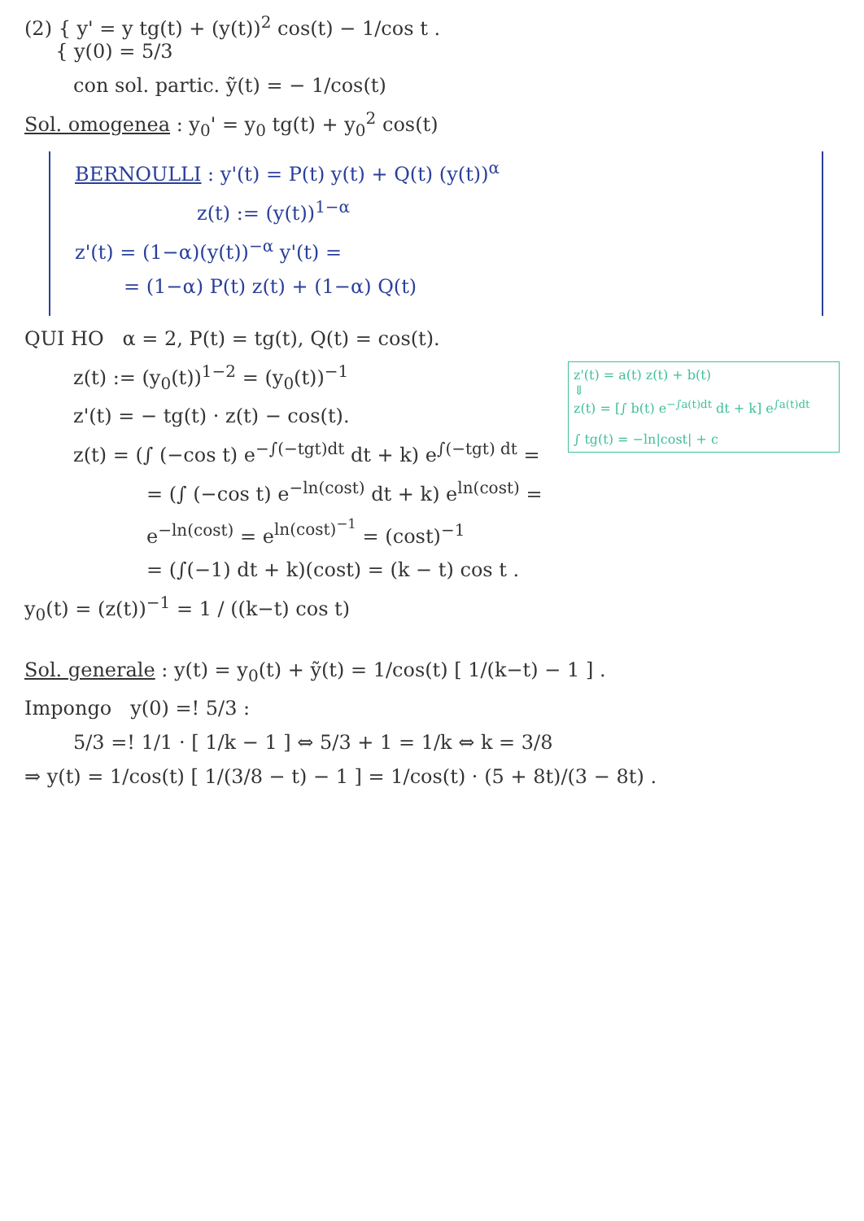(2) { y' = y tg(t) + (y(t))<sup>2</sup> cos(t) − 1/cos t .
{ y(0) = 5/3
con sol. partic. ỹ(t) = − 1/cos(t)
Sol. omogenea : y<sub>0</sub>' = y<sub>0</sub> tg(t) + y<sub>0</sub><sup>2</sup> cos(t)
BERNOULLI : y'(t) = P(t) y(t) + Q(t) (y(t))<sup>α</sup>
z(t) := (y(t))<sup>1−α</sup>
z'(t) = (1−α)(y(t))<sup>−α</sup> y'(t) =
= (1−α) P(t) z(t) + (1−α) Q(t)
QUI HO α = 2, P(t) = tg(t), Q(t) = cos(t).
z'(t) = a(t) z(t) + b(t)
⇓
z(t) = [∫ b(t) e<sup>−∫a(t)dt</sup> dt + k] e<sup>∫a(t)dt</sup>
∫ tg(t) = −ln|cost| + c
z(t) := (y<sub>0</sub>(t))<sup>1−2</sup> = (y<sub>0</sub>(t))<sup>−1</sup>
z'(t) = − tg(t) · z(t) − cos(t).
z(t) = (∫ (−cos t) e<sup>−∫(−tgt)dt</sup> dt + k) e<sup>∫(−tgt) dt</sup> =
= (∫ (−cos t) e<sup>−ln(cost)</sup> dt + k) e<sup>ln(cost)</sup> =
e<sup>−ln(cost)</sup> = e<sup>ln(cost)<sup>−1</sup></sup> = (cost)<sup>−1</sup>
= (∫(−1) dt + k)(cost) = (k − t) cos t .
y<sub>0</sub>(t) = (z(t))<sup>−1</sup> = 1 / ((k−t) cos t)
Sol. generale : y(t) = y<sub>0</sub>(t) + ỹ(t) = 1/cos(t) [ 1/(k−t) − 1 ] .
Impongo y(0) =! 5/3 :
5/3 =! 1/1 · [ 1/k − 1 ] ⇔ 5/3 + 1 = 1/k ⇔ k = 3/8
⇒ y(t) = 1/cos(t) [ 1/(3/8 − t) − 1 ] = 1/cos(t) · (5 + 8t)/(3 − 8t) .